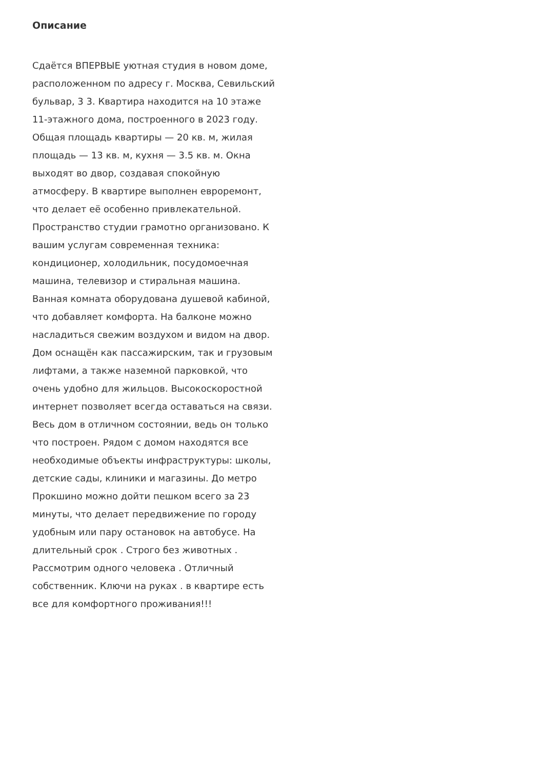Описание
Сдаётся ВПЕРВЫЕ уютная студия в новом доме, расположенном по адресу г. Москва, Севильский бульвар, 3 3. Квартира находится на 10 этаже 11-этажного дома, построенного в 2023 году. Общая площадь квартиры — 20 кв. м, жилая площадь — 13 кв. м, кухня — 3.5 кв. м. Окна выходят во двор, создавая спокойную атмосферу. В квартире выполнен евроремонт, что делает её особенно привлекательной. Пространство студии грамотно организовано. К вашим услугам современная техника: кондиционер, холодильник, посудомоечная машина, телевизор и стиральная машина. Ванная комната оборудована душевой кабиной, что добавляет комфорта. На балконе можно насладиться свежим воздухом и видом на двор. Дом оснащён как пассажирским, так и грузовым лифтами, а также наземной парковкой, что очень удобно для жильцов. Высокоскоростной интернет позволяет всегда оставаться на связи. Весь дом в отличном состоянии, ведь он только что построен. Рядом с домом находятся все необходимые объекты инфраструктуры: школы, детские сады, клиники и магазины. До метро Прокшино можно дойти пешком всего за 23 минуты, что делает передвижение по городу удобным или пару остановок на автобусе. На длительный срок . Строго без животных . Рассмотрим одного человека . Отличный собственник. Ключи на руках . в квартире есть все для комфортного проживания!!!